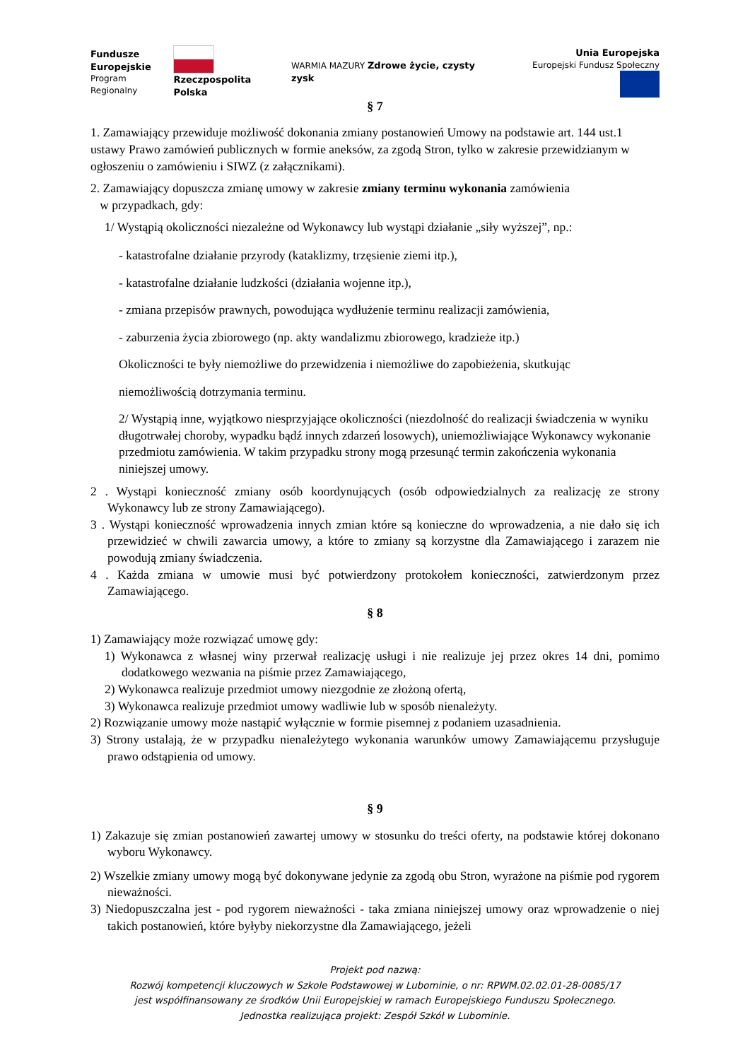Fundusze
Europejskie
Program Regionalny
Rzeczpospolita
Polska
WARMIA MAZURY Zdrowe życie, czysty zysk
Unia Europejska
Europejski Fundusz Społeczny
§ 7
1. Zamawiający przewiduje możliwość dokonania zmiany postanowień Umowy na podstawie art. 144 ust.1 ustawy Prawo zamówień publicznych w formie aneksów, za zgodą Stron, tylko w zakresie przewidzianym w ogłoszeniu o zamówieniu i SIWZ (z załącznikami).
2. Zamawiający dopuszcza zmianę umowy w zakresie zmiany terminu wykonania zamówienia
w przypadkach, gdy:
1/ Wystąpią okoliczności niezależne od Wykonawcy lub wystąpi działanie „siły wyższej”, np.:
- katastrofalne działanie przyrody (kataklizmy, trzęsienie ziemi itp.),
- katastrofalne działanie ludzkości (działania wojenne itp.),
- zmiana przepisów prawnych, powodująca wydłużenie terminu realizacji zamówienia,
- zaburzenia życia zbiorowego (np. akty wandalizmu zbiorowego, kradzieże itp.)
Okoliczności te były niemożliwe do przewidzenia i niemożliwe do zapobieżenia, skutkując
niemożliwością dotrzymania terminu.
2/ Wystąpią inne, wyjątkowo niesprzyjające okoliczności (niezdolność do realizacji świadczenia w wyniku długotrwałej choroby, wypadku bądź innych zdarzeń losowych), uniemożliwiające Wykonawcy wykonanie przedmiotu zamówienia. W takim przypadku strony mogą przesunąć termin zakończenia wykonania niniejszej umowy.
2 . Wystąpi konieczność zmiany osób koordynujących (osób odpowiedzialnych za realizację ze strony Wykonawcy lub ze strony Zamawiającego).
3 . Wystąpi konieczność wprowadzenia innych zmian które są konieczne do wprowadzenia, a nie dało się ich przewidzieć w chwili zawarcia umowy, a które to zmiany są korzystne dla Zamawiającego i zarazem nie powodują zmiany świadczenia.
4 . Każda zmiana w umowie musi być potwierdzony protokołem konieczności, zatwierdzonym przez Zamawiającego.
§ 8
1) Zamawiający może rozwiązać umowę gdy:
1) Wykonawca z własnej winy przerwał realizację usługi i nie realizuje jej przez okres 14 dni, pomimo dodatkowego wezwania na piśmie przez Zamawiającego,
2) Wykonawca realizuje przedmiot umowy niezgodnie ze złożoną ofertą,
3) Wykonawca realizuje przedmiot umowy wadliwie lub w sposób nienależyty.
2) Rozwiązanie umowy może nastąpić wyłącznie w formie pisemnej z podaniem uzasadnienia.
3) Strony ustalają, że w przypadku nienależytego wykonania warunków umowy Zamawiającemu przysługuje prawo odstąpienia od umowy.
§ 9
1) Zakazuje się zmian postanowień zawartej umowy w stosunku do treści oferty, na podstawie której dokonano wyboru Wykonawcy.
2) Wszelkie zmiany umowy mogą być dokonywane jedynie za zgodą obu Stron, wyrażone na piśmie pod rygorem nieważności.
3) Niedopuszczalna jest - pod rygorem nieważności - taka zmiana niniejszej umowy oraz wprowadzenie o niej takich postanowień, które byłyby niekorzystne dla Zamawiającego, jeżeli
Projekt pod nazwą:
Rozwój kompetencji kluczowych w Szkole Podstawowej w Lubominie, o nr: RPWM.02.02.01-28-0085/17
jest współfinansowany ze środków Unii Europejskiej w ramach Europejskiego Funduszu Społecznego.
Jednostka realizująca projekt: Zespół Szkół w Lubominie.